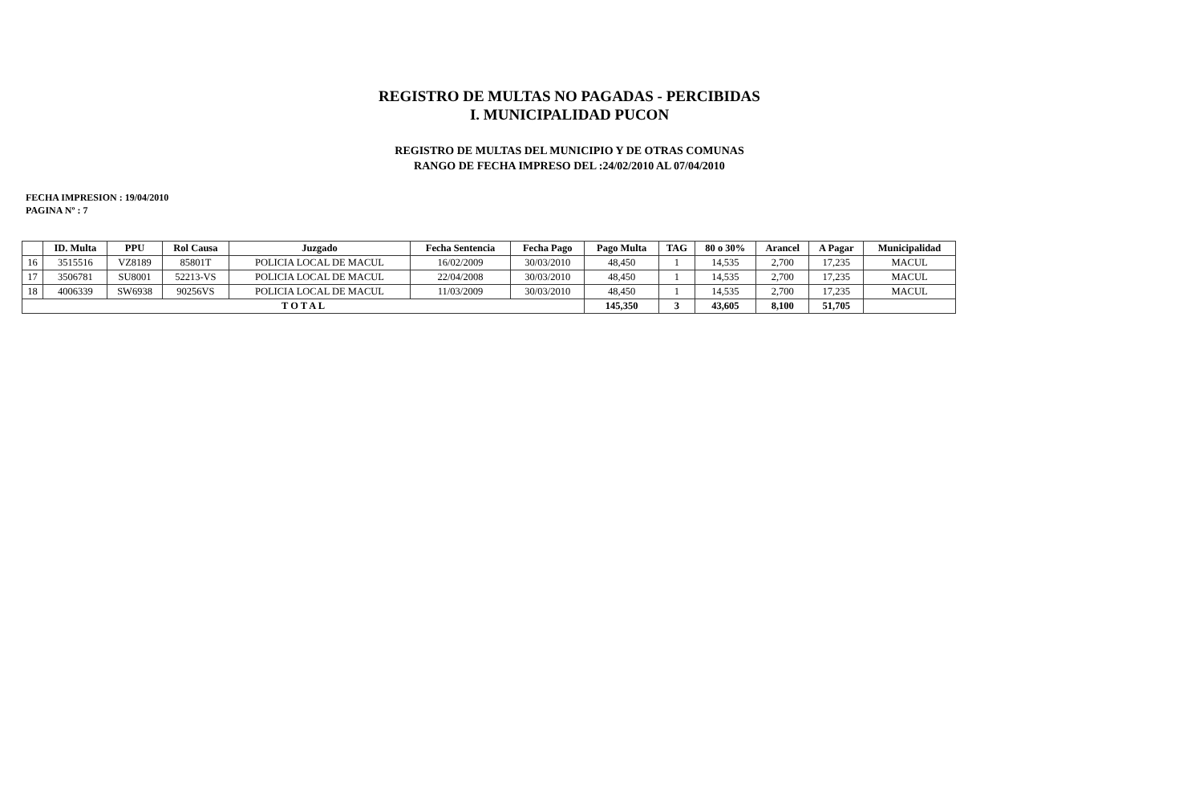REGISTRO DE MULTAS NO PAGADAS - PERCIBIDAS
I. MUNICIPALIDAD PUCON
REGISTRO DE MULTAS DEL MUNICIPIO Y DE OTRAS COMUNAS
RANGO DE FECHA IMPRESO DEL :24/02/2010 AL 07/04/2010
FECHA IMPRESION : 19/04/2010
PAGINA Nº : 7
| | ID. Multa | PPU | Rol Causa | Juzgado | Fecha Sentencia | Fecha Pago | Pago Multa | TAG | 80 o 30% | Arancel | A Pagar | Municipalidad |
| --- | --- | --- | --- | --- | --- | --- | --- | --- | --- | --- | --- | --- |
| 16 | 3515516 | VZ8189 | 85801T | POLICIA LOCAL DE MACUL | 16/02/2009 | 30/03/2010 | 48,450 | 1 | 14,535 | 2,700 | 17,235 | MACUL |
| 17 | 3506781 | SU8001 | 52213-VS | POLICIA LOCAL DE MACUL | 22/04/2008 | 30/03/2010 | 48,450 | 1 | 14,535 | 2,700 | 17,235 | MACUL |
| 18 | 4006339 | SW6938 | 90256VS | POLICIA LOCAL DE MACUL | 11/03/2009 | 30/03/2010 | 48,450 | 1 | 14,535 | 2,700 | 17,235 | MACUL |
| T O T A L | | | | | | | 145,350 | 3 | 43,605 | 8,100 | 51,705 | |